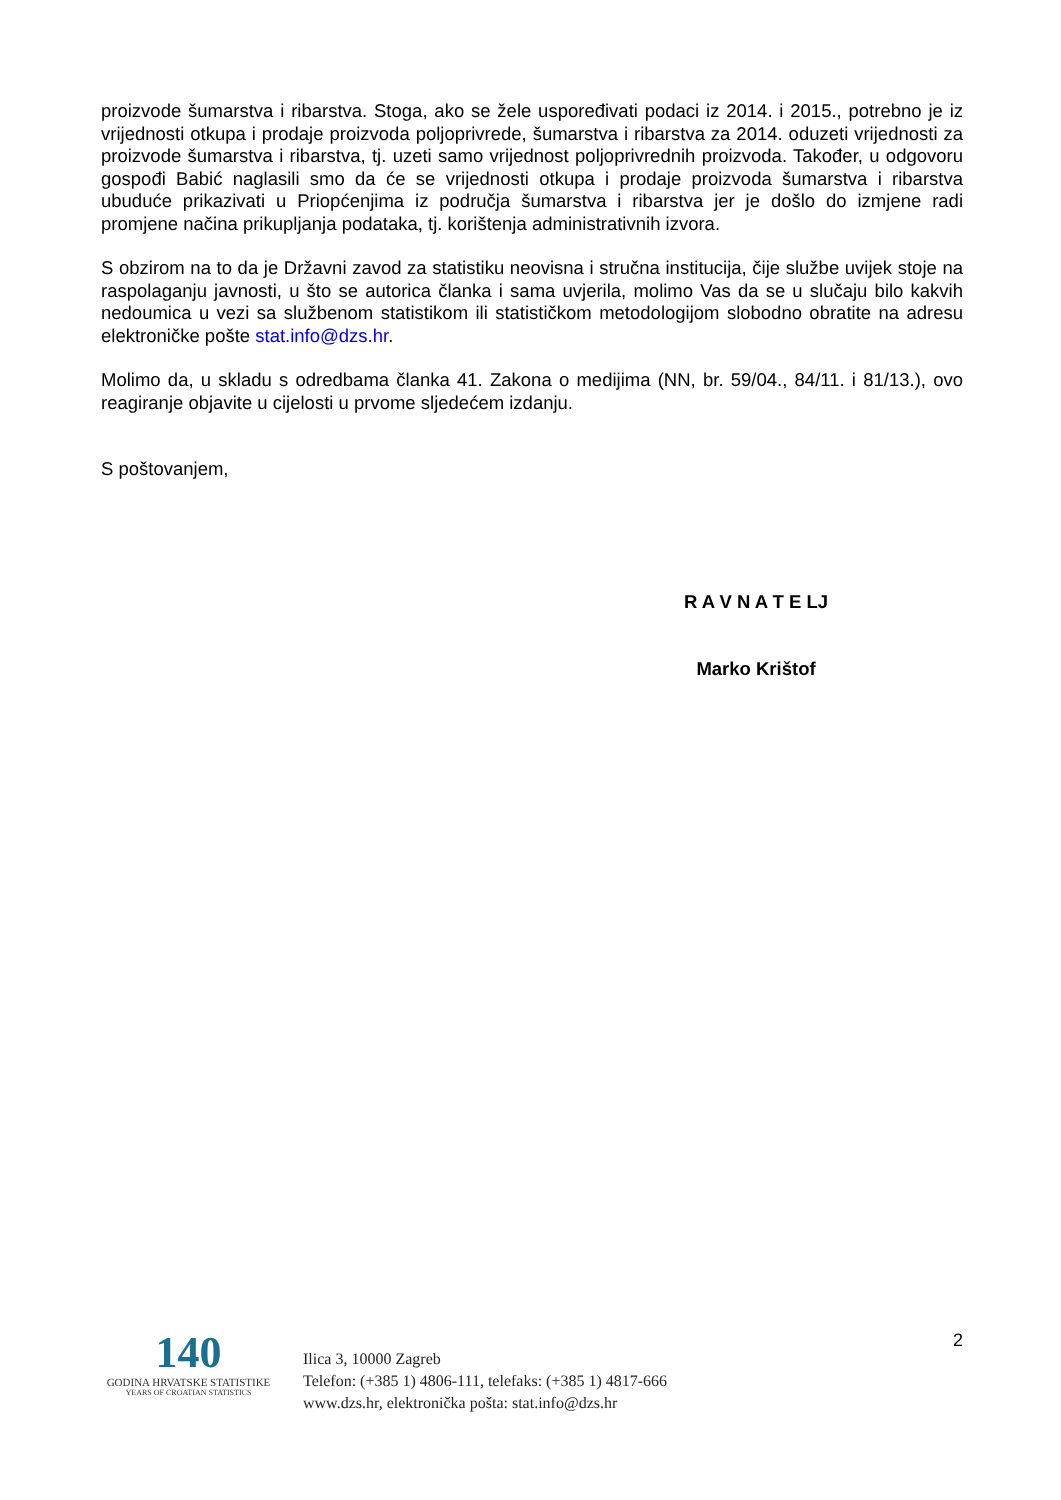proizvode šumarstva i ribarstva. Stoga, ako se žele uspoređivati podaci iz 2014. i 2015., potrebno je iz vrijednosti otkupa i prodaje proizvoda poljoprivrede, šumarstva i ribarstva za 2014. oduzeti vrijednosti za proizvode šumarstva i ribarstva, tj. uzeti samo vrijednost poljoprivrednih proizvoda. Također, u odgovoru gospođi Babić naglasili smo da će se vrijednosti otkupa i prodaje proizvoda šumarstva i ribarstva ubuduće prikazivati u Priopćenjima iz područja šumarstva i ribarstva jer je došlo do izmjene radi promjene načina prikupljanja podataka, tj. korištenja administrativnih izvora.
S obzirom na to da je Državni zavod za statistiku neovisna i stručna institucija, čije službe uvijek stoje na raspolaganju javnosti, u što se autorica članka i sama uvjerila, molimo Vas da se u slučaju bilo kakvih nedoumica u vezi sa službenom statistikom ili statističkom metodologijom slobodno obratite na adresu elektroničke pošte stat.info@dzs.hr.
Molimo da, u skladu s odredbama članka 41. Zakona o medijima (NN, br. 59/04., 84/11. i 81/13.), ovo reagiranje objavite u cijelosti u prvome sljedećem izdanju.
S poštovanjem,
R A V N A T E LJ
Marko Krištof
140
GODINA HRVATSKE STATISTIKE
YEARS OF CROATIAN STATISTICS
Ilica 3, 10000 Zagreb
Telefon: (+385 1) 4806-111, telefaks: (+385 1) 4817-666
www.dzs.hr, elektronička pošta: stat.info@dzs.hr
2